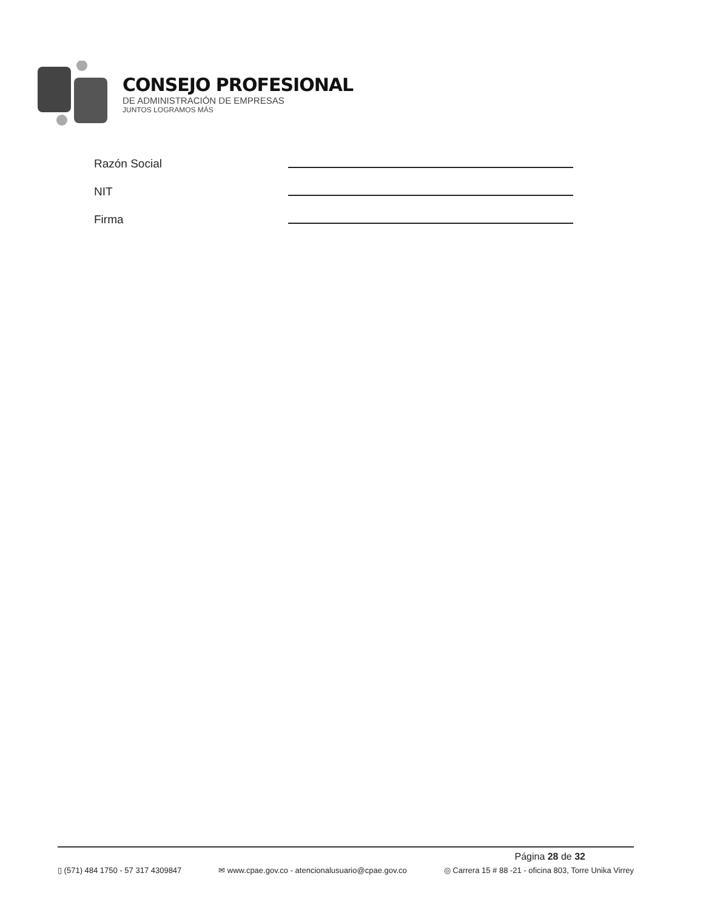CONSEJO PROFESIONAL
DE ADMINISTRACIÓN DE EMPRESAS
JUNTOS LOGRAMOS MÁS
Razón Social
NIT
Firma
Página 28 de 32
▯ (571) 484 1750 - 57 317 4309847 ✉ www.cpae.gov.co - atencionalusuario@cpae.gov.co ◎ Carrera 15 # 88 -21 - oficina 803, Torre Unika Virrey